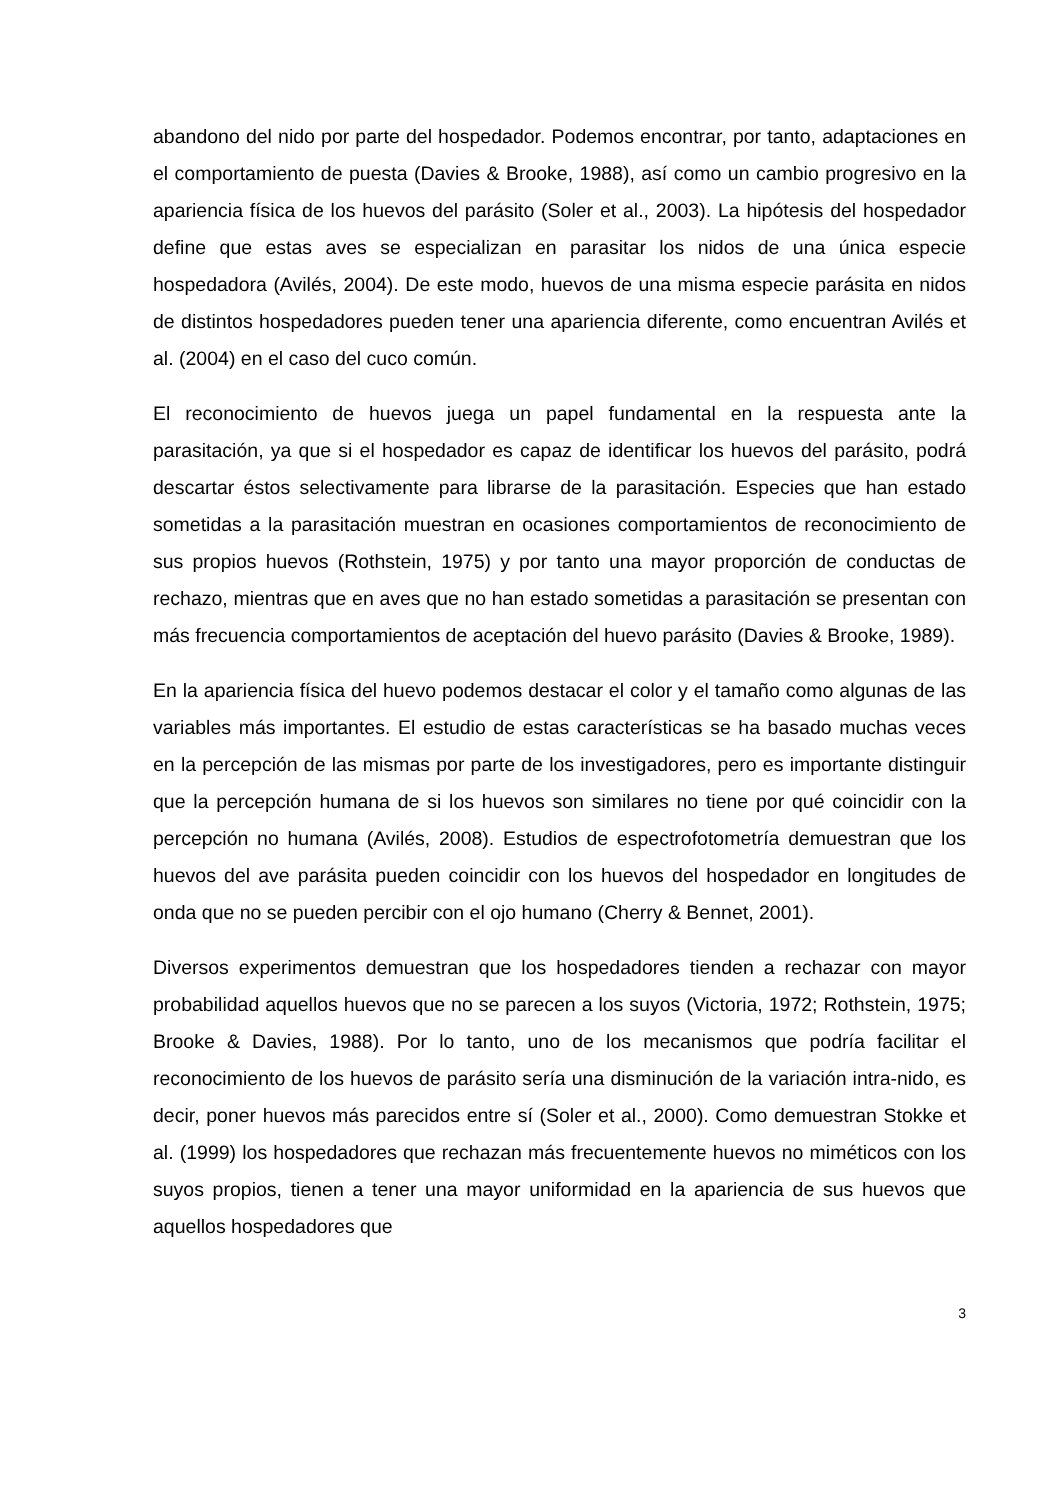abandono del nido por parte del hospedador. Podemos encontrar, por tanto, adaptaciones en el comportamiento de puesta (Davies & Brooke, 1988), así como un cambio progresivo en la apariencia física de los huevos del parásito (Soler et al., 2003). La hipótesis del hospedador define que estas aves se especializan en parasitar los nidos de una única especie hospedadora (Avilés, 2004). De este modo, huevos de una misma especie parásita en nidos de distintos hospedadores pueden tener una apariencia diferente, como encuentran Avilés et al. (2004) en el caso del cuco común.
El reconocimiento de huevos juega un papel fundamental en la respuesta ante la parasitación, ya que si el hospedador es capaz de identificar los huevos del parásito, podrá descartar éstos selectivamente para librarse de la parasitación. Especies que han estado sometidas a la parasitación muestran en ocasiones comportamientos de reconocimiento de sus propios huevos (Rothstein, 1975) y por tanto una mayor proporción de conductas de rechazo, mientras que en aves que no han estado sometidas a parasitación se presentan con más frecuencia comportamientos de aceptación del huevo parásito (Davies & Brooke, 1989).
En la apariencia física del huevo podemos destacar el color y el tamaño como algunas de las variables más importantes. El estudio de estas características se ha basado muchas veces en la percepción de las mismas por parte de los investigadores, pero es importante distinguir que la percepción humana de si los huevos son similares no tiene por qué coincidir con la percepción no humana (Avilés, 2008). Estudios de espectrofotometría demuestran que los huevos del ave parásita pueden coincidir con los huevos del hospedador en longitudes de onda que no se pueden percibir con el ojo humano (Cherry & Bennet, 2001).
Diversos experimentos demuestran que los hospedadores tienden a rechazar con mayor probabilidad aquellos huevos que no se parecen a los suyos (Victoria, 1972; Rothstein, 1975; Brooke & Davies, 1988). Por lo tanto, uno de los mecanismos que podría facilitar el reconocimiento de los huevos de parásito sería una disminución de la variación intra-nido, es decir, poner huevos más parecidos entre sí (Soler et al., 2000). Como demuestran Stokke et al. (1999) los hospedadores que rechazan más frecuentemente huevos no miméticos con los suyos propios, tienen a tener una mayor uniformidad en la apariencia de sus huevos que aquellos hospedadores que
3